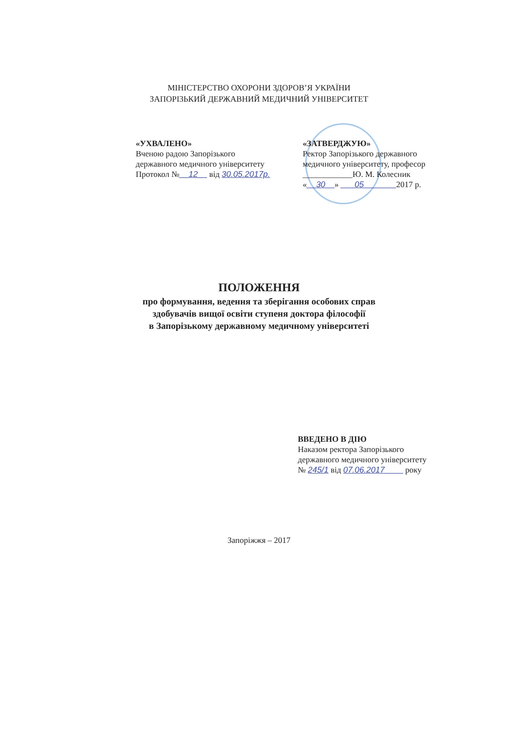МІНІСТЕРСТВО ОХОРОНИ ЗДОРОВ’Я УКРАЇНИ
ЗАПОРІЗЬКИЙ ДЕРЖАВНИЙ МЕДИЧНИЙ УНІВЕРСИТЕТ
«УХВАЛЕНО»
Вченою радою Запорізького
державного медичного університету
Протокол №__12__ від 30.05.2017р.
«ЗАТВЕРДЖУЮ»
Ректор Запорізького державного
медичного університету, професор
____________Ю. М. Колесник
«__30__» ___05_______2017 р.
ПОЛОЖЕННЯ
про формування, ведення та зберігання особових справ
здобувачів вищої освіти ступеня доктора філософії
в Запорізькому державному медичному університеті
ВВЕДЕНО В ДІЮ
Наказом ректора Запорізького
державного медичного університету
№ 245/1 від 07.06.2017____ року
Запоріжжя – 2017